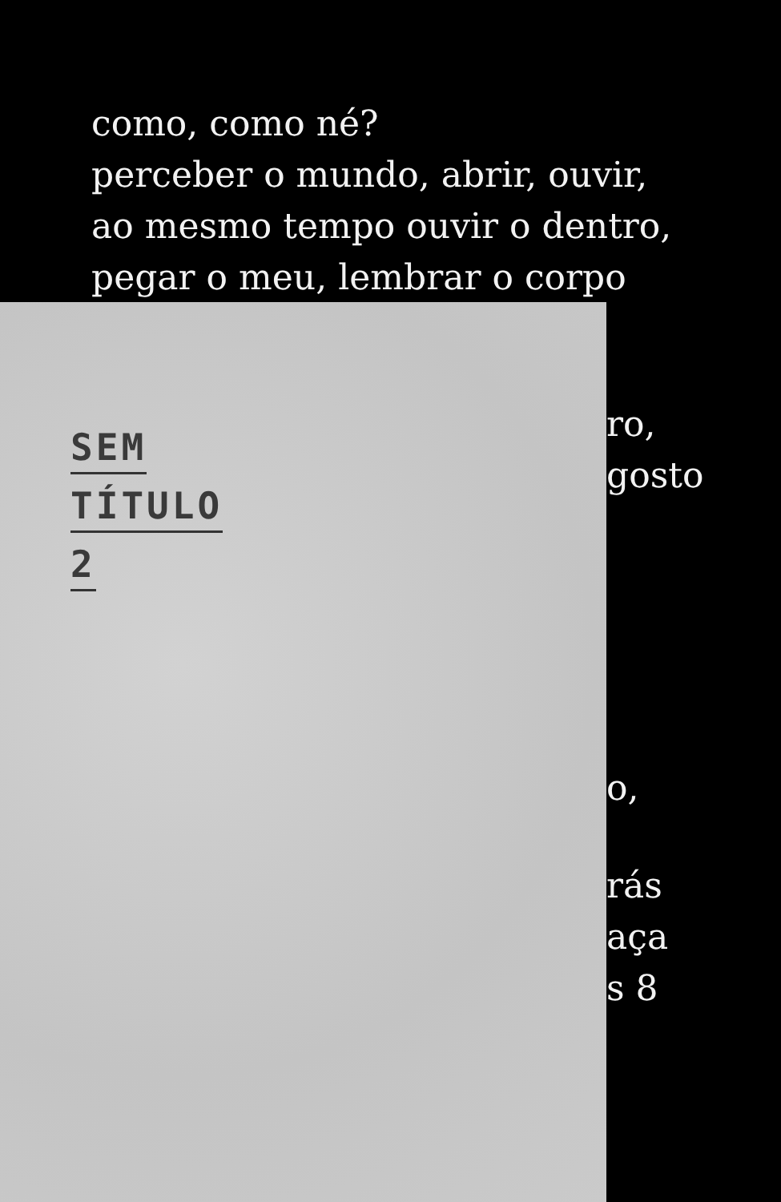como, como né?
perceber o mundo, abrir, ouvir,
ao mesmo tempo ouvir o dentro,
pegar o meu, lembrar o corpo
SEM
TÍTULO
2
ro,
gosto
o,
rás
aça
s 8